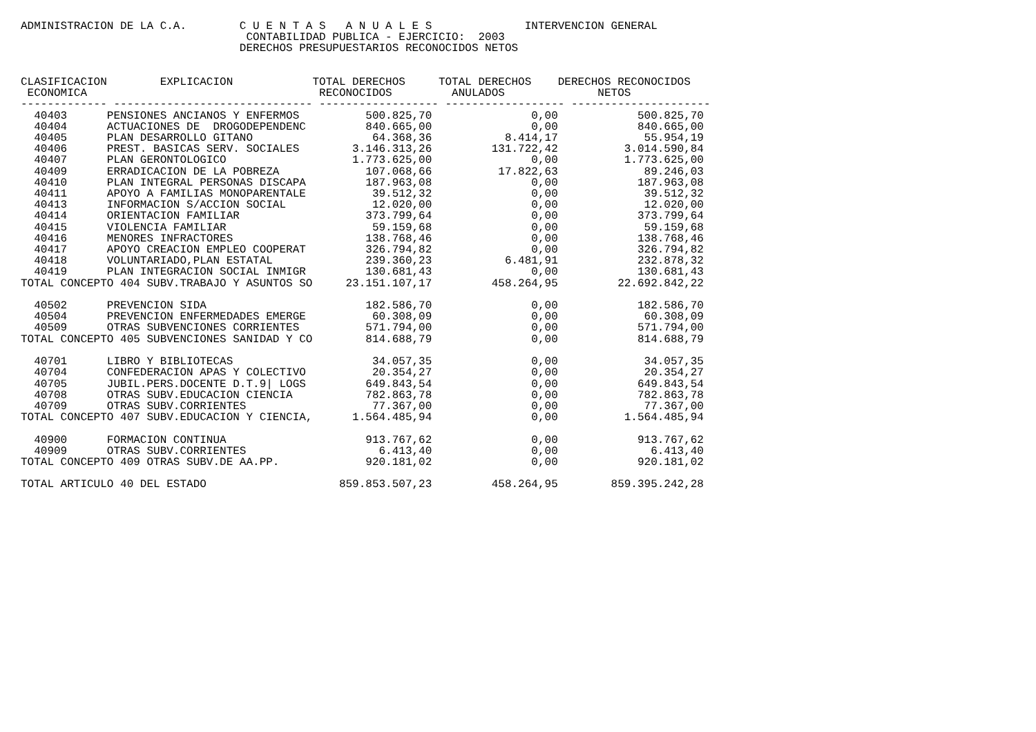ADMINISTRACION DE LA C.A.        C U E N T A S   A N U A L E S              INTERVENCION GENERAL
                                  CONTABILIDAD PUBLICA - EJERCICIO:  2003
                                 DERECHOS PRESUPUESTARIOS RECONOCIDOS NETOS


CLASIFICACION        EXPLICACION            TOTAL DERECHOS     TOTAL DERECHOS    DERECHOS RECONOCIDOS
 ECONOMICA                                   RECONOCIDOS         ANULADOS              NETOS
------------- ------------------------------ ------------------ ------------------ ---------------------
  40403      PENSIONES ANCIANOS Y ENFERMOS          500.825,70               0,00            500.825,70
  40404      ACTUACIONES DE  DROGODEPENDENC         840.665,00               0,00            840.665,00
  40405      PLAN DESARROLLO GITANO                  64.368,36           8.414,17             55.954,19
  40406      PREST. BASICAS SERV. SOCIALES        3.146.313,26         131.722,42          3.014.590,84
  40407      PLAN GERONTOLOGICO                   1.773.625,00               0,00          1.773.625,00
  40409      ERRADICACION DE LA POBREZA             107.068,66          17.822,63             89.246,03
  40410      PLAN INTEGRAL PERSONAS DISCAPA         187.963,08               0,00            187.963,08
  40411      APOYO A FAMILIAS MONOPARENTALE          39.512,32               0,00             39.512,32
  40413      INFORMACION S/ACCION SOCIAL             12.020,00               0,00             12.020,00
  40414      ORIENTACION FAMILIAR                   373.799,64               0,00            373.799,64
  40415      VIOLENCIA FAMILIAR                      59.159,68               0,00             59.159,68
  40416      MENORES INFRACTORES                    138.768,46               0,00            138.768,46
  40417      APOYO CREACION EMPLEO COOPERAT         326.794,82               0,00            326.794,82
  40418      VOLUNTARIADO,PLAN ESTATAL              239.360,23           6.481,91            232.878,32
  40419      PLAN INTEGRACION SOCIAL INMIGR         130.681,43               0,00            130.681,43
TOTAL CONCEPTO 404 SUBV.TRABAJO Y ASUNTOS SO     23.151.107,17         458.264,95         22.692.842,22

  40502      PREVENCION SIDA                        182.586,70               0,00            182.586,70
  40504      PREVENCION ENFERMEDADES EMERGE          60.308,09               0,00             60.308,09
  40509      OTRAS SUBVENCIONES CORRIENTES          571.794,00               0,00            571.794,00
TOTAL CONCEPTO 405 SUBVENCIONES SANIDAD Y CO        814.688,79               0,00            814.688,79

  40701      LIBRO Y BIBLIOTECAS                     34.057,35               0,00             34.057,35
  40704      CONFEDERACION APAS Y COLECTIVO          20.354,27               0,00             20.354,27
  40705      JUBIL.PERS.DOCENTE D.T.9| LOGS         649.843,54               0,00            649.843,54
  40708      OTRAS SUBV.EDUCACION CIENCIA           782.863,78               0,00            782.863,78
  40709      OTRAS SUBV.CORRIENTES                   77.367,00               0,00             77.367,00
TOTAL CONCEPTO 407 SUBV.EDUCACION Y CIENCIA,      1.564.485,94               0,00          1.564.485,94

  40900      FORMACION CONTINUA                     913.767,62               0,00            913.767,62
  40909      OTRAS SUBV.CORRIENTES                    6.413,40               0,00              6.413,40
TOTAL CONCEPTO 409 OTRAS SUBV.DE AA.PP.             920.181,02               0,00            920.181,02

TOTAL ARTICULO 40 DEL ESTADO                    859.853.507,23         458.264,95        859.395.242,28